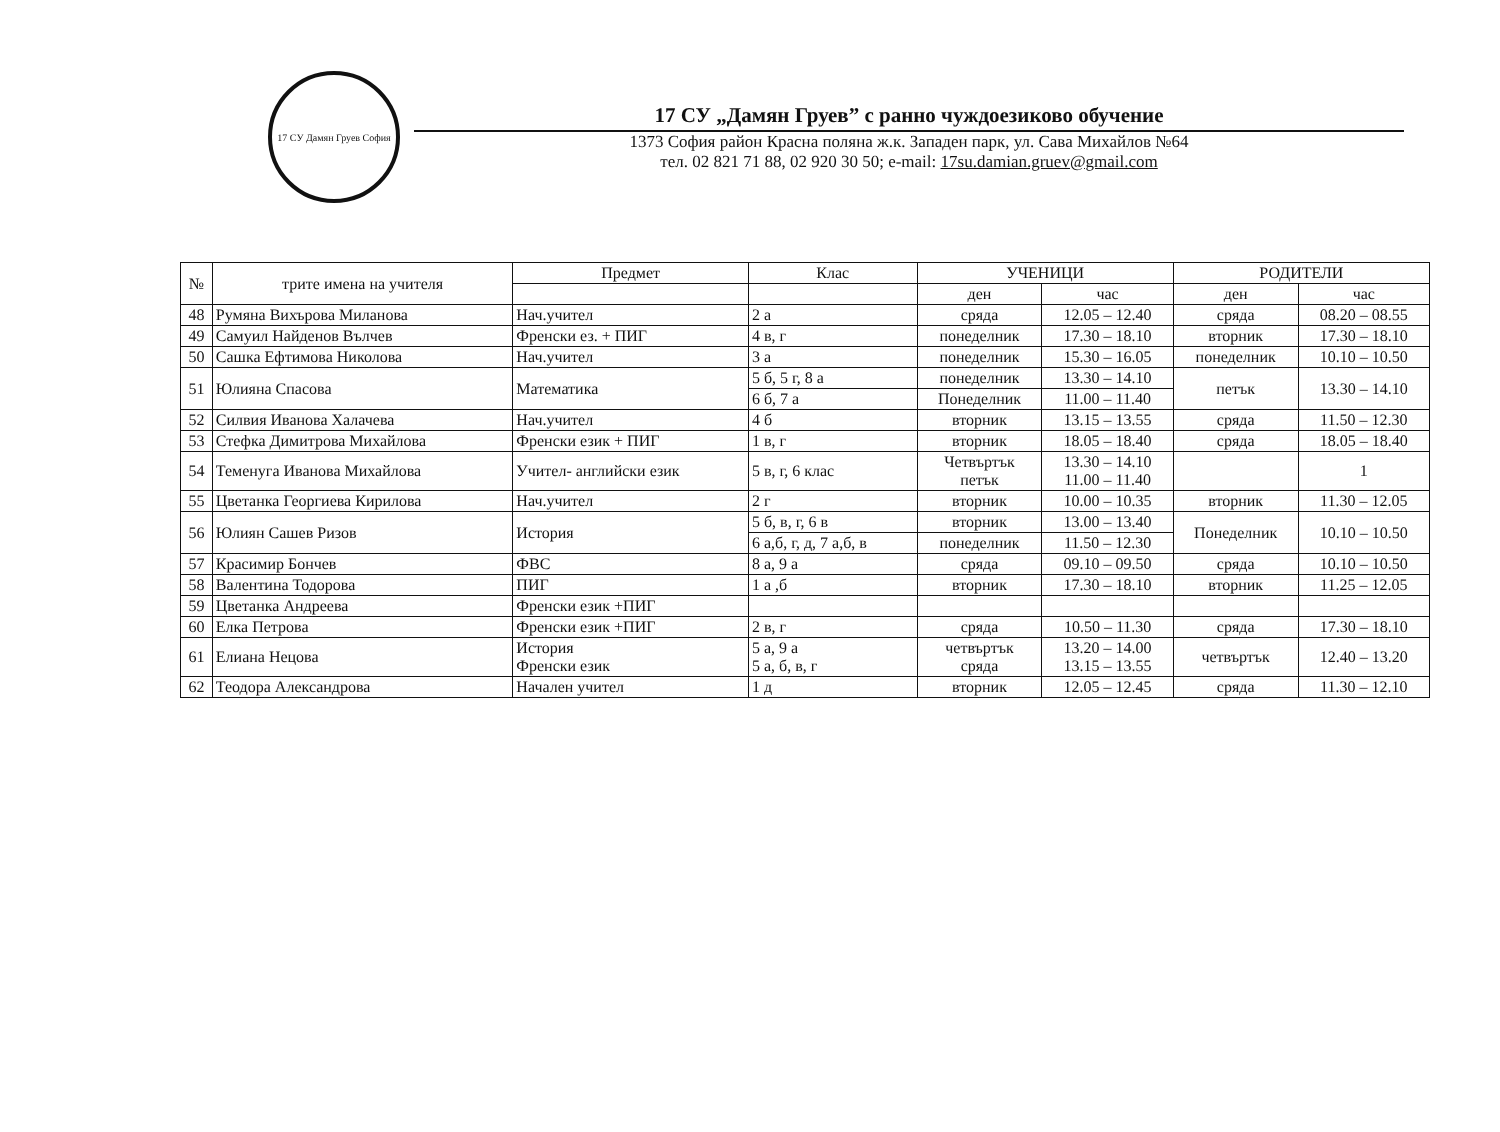17 СУ Дамян Груев София
17 СУ „Дамян Груев” с ранно чуждоезиково обучение
1373 София район Красна поляна ж.к. Западен парк, ул. Сава Михайлов №64
тел. 02 821 71 88, 02 920 30 50; e-mail: 17su.damian.gruev@gmail.com
| № | трите имена на учителя | Предмет | Клас | УЧЕНИЦИ | | РОДИТЕЛИ | |
| --- | --- | --- | --- | --- | --- | --- | --- |
| | | | | ден | час | ден | час |
| 48 | Румяна Вихърова Миланова | Нач.учител | 2 а | сряда | 12.05 – 12.40 | сряда | 08.20 – 08.55 |
| 49 | Самуил Найденов Вълчев | Френски ез. + ПИГ | 4 в, г | понеделник | 17.30 – 18.10 | вторник | 17.30 – 18.10 |
| 50 | Сашка Ефтимова Николова | Нач.учител | 3 а | понеделник | 15.30 – 16.05 | понеделник | 10.10 – 10.50 |
| 51 | Юлияна Спасова | Математика | 5 б, 5 г, 8 а | понеделник | 13.30 – 14.10 | петък | 13.30 – 14.10 |
| | | | 6 б, 7 а | Понеделник | 11.00 – 11.40 | | |
| 52 | Силвия Иванова Халачева | Нач.учител | 4 б | вторник | 13.15 – 13.55 | сряда | 11.50 – 12.30 |
| 53 | Стефка Димитрова Михайлова | Френски език + ПИГ | 1 в, г | вторник | 18.05 – 18.40 | сряда | 18.05 – 18.40 |
| 54 | Теменуга Иванова Михайлова | Учител- английски език | 5 в, г, 6 клас | Четвъртък петък | 13.30 – 14.10 11.00 – 11.40 | | 1 |
| 55 | Цветанка Георгиева Кирилова | Нач.учител | 2 г | вторник | 10.00 – 10.35 | вторник | 11.30 – 12.05 |
| 56 | Юлиян Сашев Ризов | История | 5 б, в, г, 6 в | вторник | 13.00 – 13.40 | Понеделник | 10.10 – 10.50 |
| | | | 6 а,б, г, д, 7 а,б, в | понеделник | 11.50 – 12.30 | | |
| 57 | Красимир Бончев | ФВС | 8 а, 9 а | сряда | 09.10 – 09.50 | сряда | 10.10 – 10.50 |
| 58 | Валентина Тодорова | ПИГ | 1 а ,б | вторник | 17.30 – 18.10 | вторник | 11.25 – 12.05 |
| 59 | Цветанка Андреева | Френски език +ПИГ | | | | | |
| 60 | Елка Петрова | Френски език +ПИГ | 2 в, г | сряда | 10.50 – 11.30 | сряда | 17.30 – 18.10 |
| 61 | Елиана Нецова | История Френски език | 5 а, 9 а 5 а, б, в, г | четвъртък сряда | 13.20 – 14.00 13.15 – 13.55 | четвъртък | 12.40 – 13.20 |
| 62 | Теодора Александрова | Начален учител | 1 д | вторник | 12.05 – 12.45 | сряда | 11.30 – 12.10 |